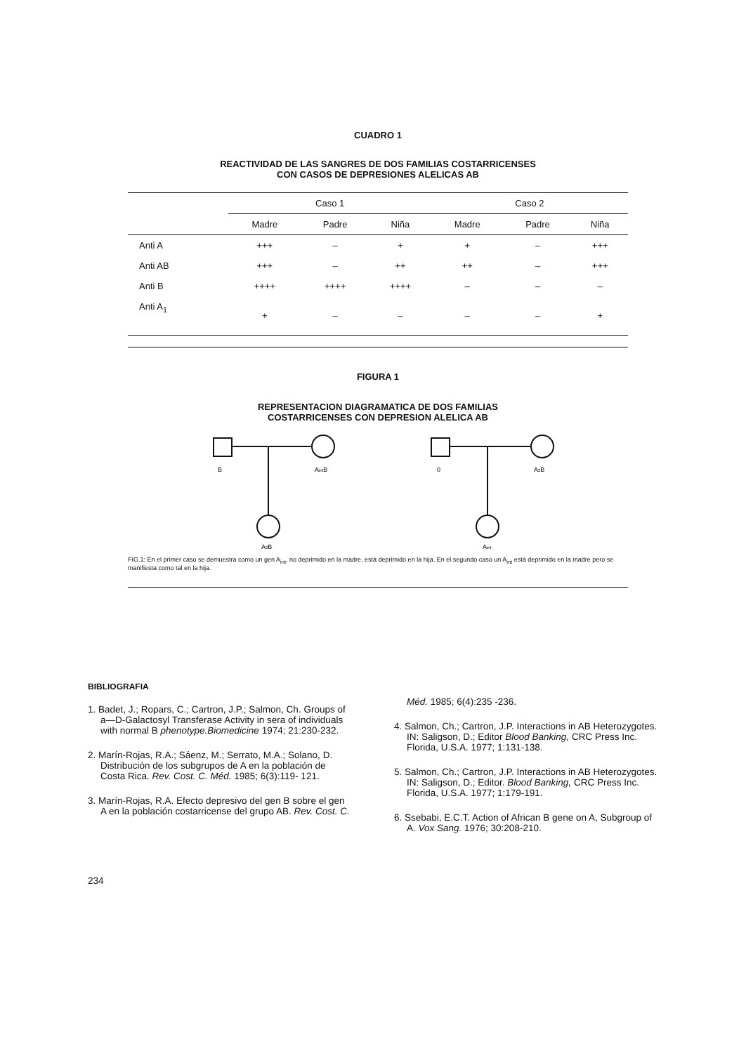CUADRO 1
REACTIVIDAD DE LAS SANGRES DE DOS FAMILIAS COSTARRICENSES
CON CASOS DE DEPRESIONES ALELICAS AB
| | Caso 1 | | | Caso 2 | | |
| --- | --- | --- | --- | --- | --- | --- |
| | Madre | Padre | Niña | Madre | Padre | Niña |
| Anti A | +++ | – | + | + | – | +++ |
| Anti AB | +++ | – | ++ | ++ | – | +++ |
| Anti B | ++++ | ++++ | ++++ | – | – | – |
| Anti A<sub>1</sub> | + | – | – | – | – | + |
FIGURA 1
REPRESENTACION DIAGRAMATICA DE DOS FAMILIAS
COSTARRICENSES CON DEPRESION ALELICA AB
B
AintB
0
A2B
A2B
Aint
FIG.1: En el primer caso se demuestra como un gen A<sub>int</sub>, no deprimido en la madre, está deprimido en la hija. En el segundo caso un A<sub>int</sub> está deprimido en la madre pero se manifiesta como tal en la hija.
BIBLIOGRAFIA
1. Badet, J.; Ropars, C.; Cartron, J.P.; Salmon, Ch. Groups of a—D-Galactosyl Transferase Activity in sera of individuals with normal B phenotype.Biomedicine 1974; 21:230-232.
2. Marín-Rojas, R.A.; Sáenz, M.; Serrato, M.A.; Solano, D. Distribución de los subgrupos de A en la población de Costa Rica. Rev. Cost. C. Méd. 1985; 6(3):119- 121.
3. Marín-Rojas, R.A. Efecto depresivo del gen B sobre el gen A en la población costarricense del grupo AB. Rev. Cost. C.
Méd. 1985; 6(4):235 -236.
4. Salmon, Ch.; Cartron, J.P. Interactions in AB Heterozygotes. IN: Saligson, D.; Editor Blood Banking, CRC Press Inc. Florida, U.S.A. 1977; 1:131-138.
5. Salmon, Ch.; Cartron, J.P. Interactions in AB Heterozygotes. IN: Saligson, D.; Editor. Blood Banking, CRC Press Inc. Florida, U.S.A. 1977; 1:179-191.
6. Ssebabi, E.C.T. Action of African B gene on A, Subgroup of A. Vox Sang. 1976; 30:208-210.
234